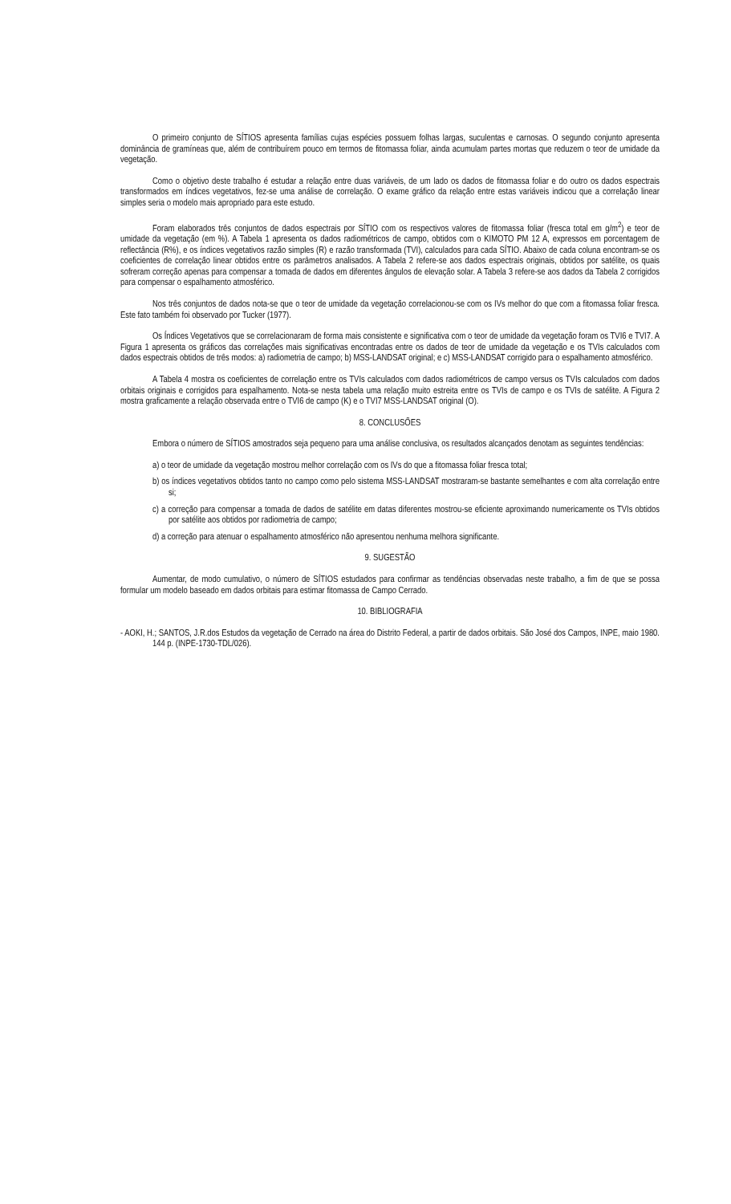O primeiro conjunto de SÍTIOS apresenta famílias cujas espécies possuem folhas largas, suculentas e carnosas. O segundo conjunto apresenta dominância de gramíneas que, além de contribuírem pouco em termos de fitomassa foliar, ainda acumulam partes mortas que reduzem o teor de umidade da vegetação.
Como o objetivo deste trabalho é estudar a relação entre duas variáveis, de um lado os dados de fitomassa foliar e do outro os dados espectrais transformados em índices vegetativos, fez-se uma análise de correlação. O exame gráfico da relação entre estas variáveis indicou que a correlação linear simples seria o modelo mais apropriado para este estudo.
Foram elaborados três conjuntos de dados espectrais por SÍTIO com os respectivos valores de fitomassa foliar (fresca total em g/m<sup>2</sup>) e teor de umidade da vegetação (em %). A Tabela 1 apresenta os dados radiométricos de campo, obtidos com o KIMOTO PM 12 A, expressos em porcentagem de reflectância (R%), e os índices vegetativos razão simples (R) e razão transformada (TVI), calculados para cada SÍTIO. Abaixo de cada coluna encontram-se os coeficientes de correlação linear obtidos entre os parâmetros analisados. A Tabela 2 refere-se aos dados espectrais originais, obtidos por satélite, os quais sofreram correção apenas para compensar a tomada de dados em diferentes ângulos de elevação solar. A Tabela 3 refere-se aos dados da Tabela 2 corrigidos para compensar o espalhamento atmosférico.
Nos três conjuntos de dados nota-se que o teor de umidade da vegetação correlacionou-se com os IVs melhor do que com a fitomassa foliar fresca. Este fato também foi observado por Tucker (1977).
Os Índices Vegetativos que se correlacionaram de forma mais consistente e significativa com o teor de umidade da vegetação foram os TVI6 e TVI7. A Figura 1 apresenta os gráficos das correlações mais significativas encontradas entre os dados de teor de umidade da vegetação e os TVIs calculados com dados espectrais obtidos de três modos: a) radiometria de campo; b) MSS-LANDSAT original; e c) MSS-LANDSAT corrigido para o espalhamento atmosférico.
A Tabela 4 mostra os coeficientes de correlação entre os TVIs calculados com dados radiométricos de campo versus os TVIs calculados com dados orbitais originais e corrigidos para espalhamento. Nota-se nesta tabela uma relação muito estreita entre os TVIs de campo e os TVIs de satélite. A Figura 2 mostra graficamente a relação observada entre o TVI6 de campo (K) e o TVI7 MSS-LANDSAT original (O).
8. CONCLUSÕES
Embora o número de SÍTIOS amostrados seja pequeno para uma análise conclusiva, os resultados alcançados denotam as seguintes tendências:
a) o teor de umidade da vegetação mostrou melhor correlação com os IVs do que a fitomassa foliar fresca total;
b) os índices vegetativos obtidos tanto no campo como pelo sistema MSS-LANDSAT mostraram-se bastante semelhantes e com alta correlação entre si;
c) a correção para compensar a tomada de dados de satélite em datas diferentes mostrou-se eficiente aproximando numericamente os TVIs obtidos por satélite aos obtidos por radiometria de campo;
d) a correção para atenuar o espalhamento atmosférico não apresentou nenhuma melhora significante.
9. SUGESTÃO
Aumentar, de modo cumulativo, o número de SÍTIOS estudados para confirmar as tendências observadas neste trabalho, a fim de que se possa formular um modelo baseado em dados orbitais para estimar fitomassa de Campo Cerrado.
10. BIBLIOGRAFIA
- AOKI, H.; SANTOS, J.R.dos Estudos da vegetação de Cerrado na área do Distrito Federal, a partir de dados orbitais. São José dos Campos, INPE, maio 1980. 144 p. (INPE-1730-TDL/026).